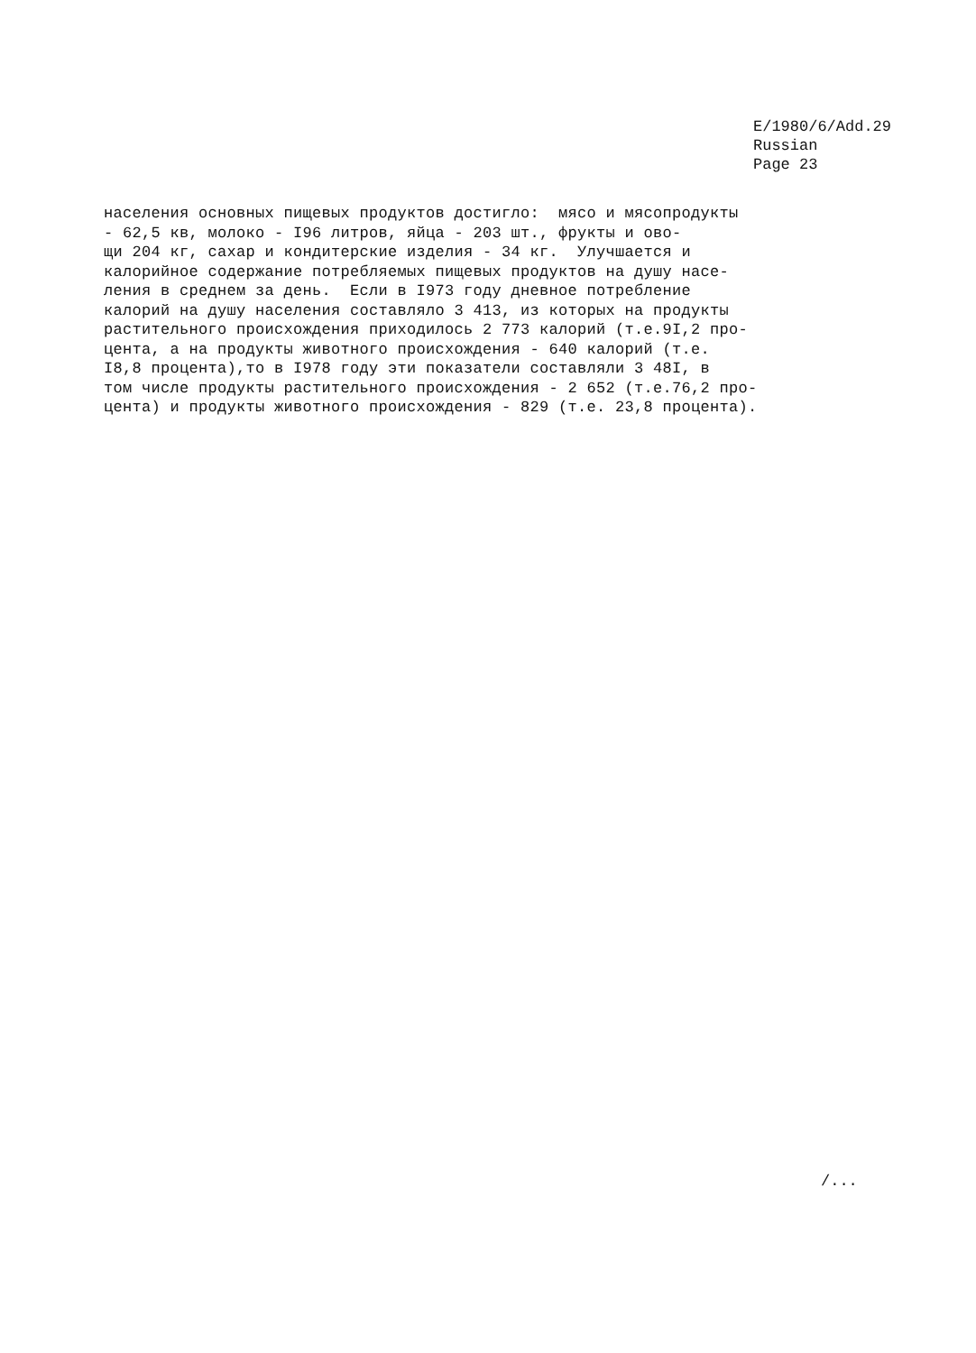E/1980/6/Add.29
Russian
Page 23
населения основных пищевых продуктов достигло: мясо и мясопродукты - 62,5 кв, молоко - I96 литров, яйца - 203 шт., фрукты и ово- щи 204 кг, сахар и кондитерские изделия - 34 кг. Улучшается и калорийное содержание потребляемых пищевых продуктов на душу насе- ления в среднем за день. Если в I973 году дневное потребление калорий на душу населения составляло 3 413, из которых на продукты растительного происхождения приходилось 2 773 калорий (т.е.9I,2 про- цента, а на продукты животного происхождения - 640 калорий (т.е. I8,8 процента),то в I978 году эти показатели составляли 3 48I, в том числе продукты растительного происхождения - 2 652 (т.е.76,2 про- цента) и продукты животного происхождения - 829 (т.е. 23,8 процента).
/...